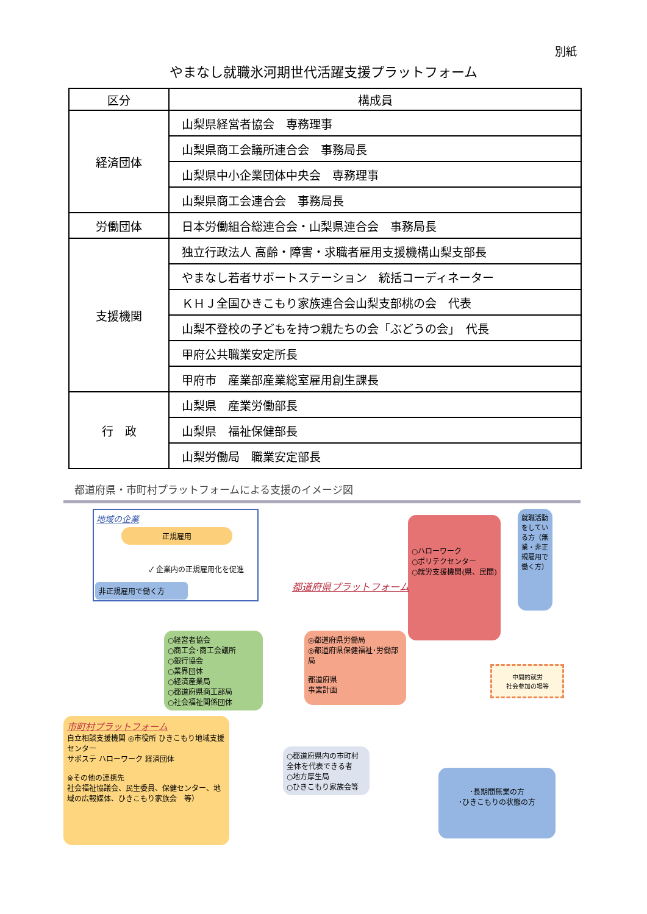別紙
やまなし就職氷河期世代活躍支援プラットフォーム
| 区分 | 構成員 |
| --- | --- |
| 経済団体 | 山梨県経営者協会 専務理事 |
| | 山梨県商工会議所連合会 事務局長 |
| | 山梨県中小企業団体中央会 専務理事 |
| | 山梨県商工会連合会 事務局長 |
| 労働団体 | 日本労働組合総連合会・山梨県連合会 事務局長 |
| 支援機関 | 独立行政法人 高齢・障害・求職者雇用支援機構山梨支部長 |
| | やまなし若者サポートステーション 統括コーディネーター |
| | ＫＨＪ全国ひきこもり家族連合会山梨支部桃の会 代表 |
| | 山梨不登校の子どもを持つ親たちの会「ぶどうの会」 代長 |
| | 甲府公共職業安定所長 |
| | 甲府市 産業部産業総室雇用創生課長 |
| 行 政 | 山梨県 産業労働部長 |
| | 山梨県 福祉保健部長 |
| | 山梨労働局 職業安定部長 |
都道府県・市町村プラットフォームによる支援のイメージ図
地域の企業
正規雇用
✓ 企業内の正規雇用化を促進
非正規雇用で働く方
○ハローワーク
○ポリテクセンター
○就労支援機関(県、民間)
就職活動をしている方（無業・非正規雇用で働く方）
都道府県プラットフォーム
○経営者協会
○商工会･商工会議所
○銀行協会
○業界団体
○経済産業局
○都道府県商工部局
○社会福祉関係団体
◎都道府県労働局
◎都道府県保健福祉･労働部局
都道府県
事業計画
中間的就労
社会参加の場等
市町村プラットフォーム
自立相談支援機関 ◎市役所 ひきこもり地域支援センター
サポステ ハローワーク 経済団体
※その他の連携先
社会福祉協議会、民生委員、保健センター、地域の広報媒体、ひきこもり家族会　等）
○都道府県内の市町村全体を代表できる者
○地方厚生局
○ひきこもり家族会等
･長期間無業の方
･ひきこもりの状態の方